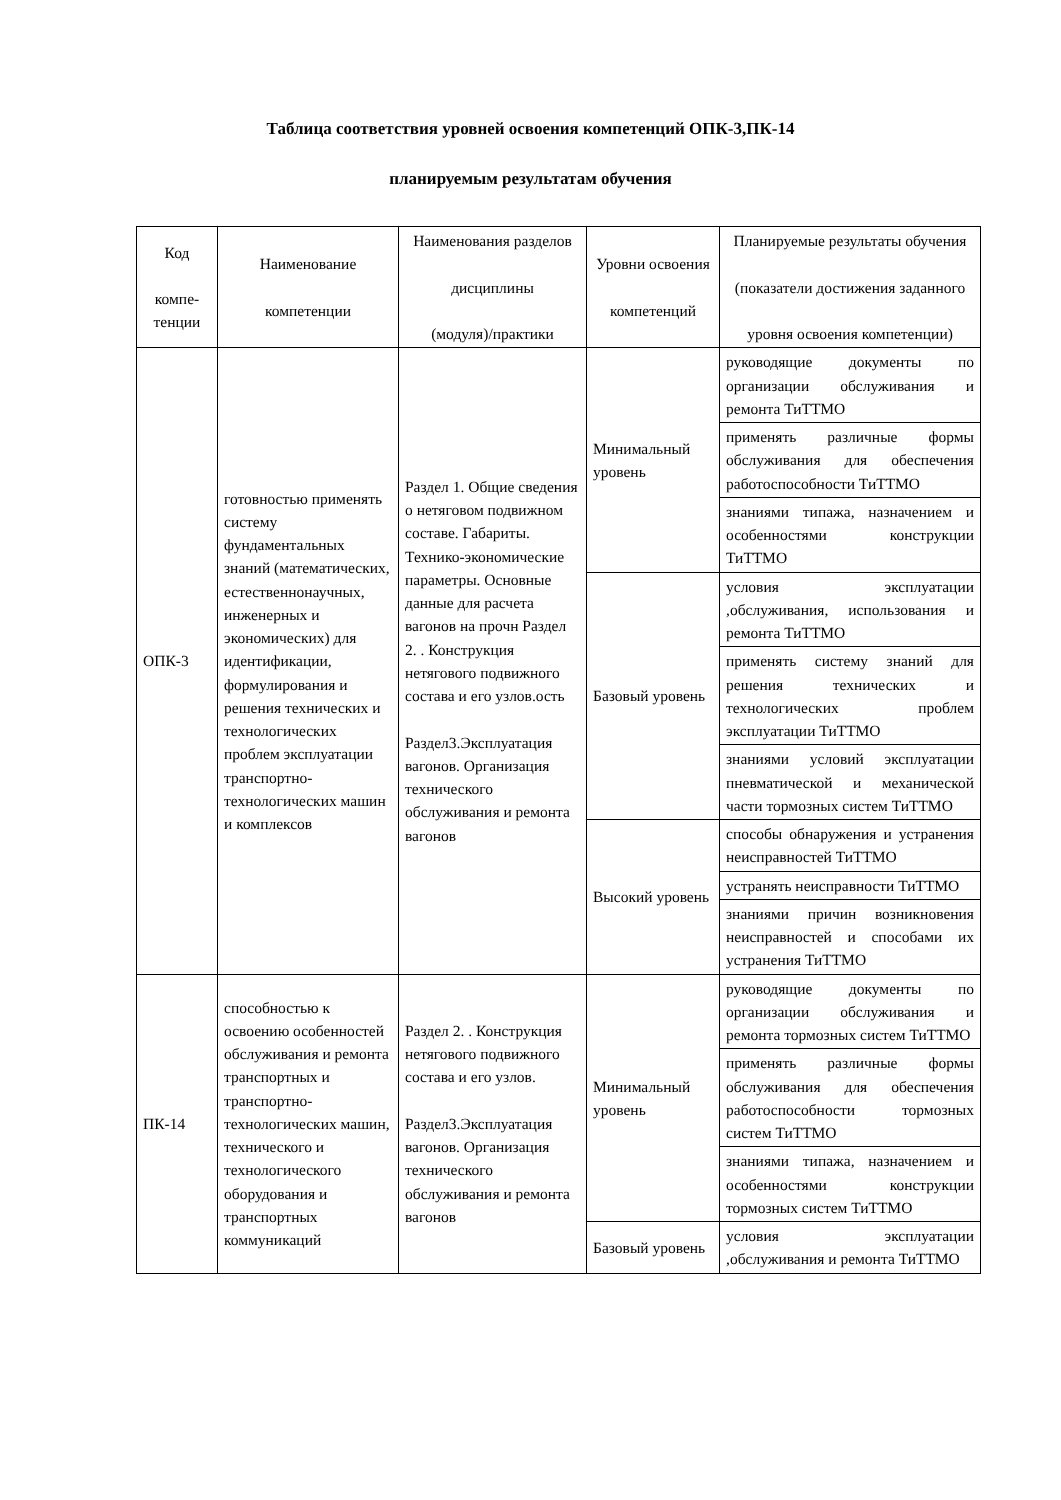Таблица соответствия уровней освоения компетенций ОПК-3,ПК-14
планируемым результатам обучения
| Код компе-тенции | Наименование компетенции | Наименования разделов дисциплины (модуля)/практики | Уровни освоения компетенций | Планируемые результаты обучения (показатели достижения заданного уровня освоения компетенции) |
| --- | --- | --- | --- | --- |
| ОПК-3 | готовностью применять систему фундаментальных знаний (математических, естественнонаучных, инженерных и экономических) для идентификации, формулирования и решения технических и технологических проблем эксплуатации транспортно-технологических машин и комплексов | Раздел 1. Общие сведения о нетяговом подвижном составе. Габариты. Технико-экономические параметры. Основные данные для расчета вагонов на прочн Раздел 2. . Конструкция нетягового подвижного состава и его узлов.ость Раздел3.Эксплуатация вагонов. Организация технического обслуживания и ремонта вагонов | Минимальный уровень | руководящие документы по организации обслуживания и ремонта ТиТТМО |
| | | | | применять различные формы обслуживания для обеспечения работоспособности ТиТТМО |
| | | | | знаниями типажа, назначением и особенностями конструкции ТиТТМО |
| | | | Базовый уровень | условия эксплуатации ,обслуживания, использования и ремонта ТиТТМО |
| | | | | применять систему знаний для решения технических и технологических проблем эксплуатации ТиТТМО |
| | | | | знаниями условий эксплуатации пневматической и механической части тормозных систем ТиТТМО |
| | | | Высокий уровень | способы обнаружения и устранения неисправностей ТиТТМО |
| | | | | устранять неисправности ТиТТМО |
| | | | | знаниями причин возникновения неисправностей и способами их устранения ТиТТМО |
| ПК-14 | способностью к освоению особенностей обслуживания и ремонта транспортных и транспортно-технологических машин, технического и технологического оборудования и транспортных коммуникаций | Раздел 2. . Конструкция нетягового подвижного состава и его узлов. Раздел3.Эксплуатация вагонов. Организация технического обслуживания и ремонта вагонов | Минимальный уровень | руководящие документы по организации обслуживания и ремонта тормозных систем ТиТТМО |
| | | | | применять различные формы обслуживания для обеспечения работоспособности тормозных систем ТиТТМО |
| | | | | знаниями типажа, назначением и особенностями конструкции тормозных систем ТиТТМО |
| | | | Базовый уровень | условия эксплуатации ,обслуживания и ремонта ТиТТМО |